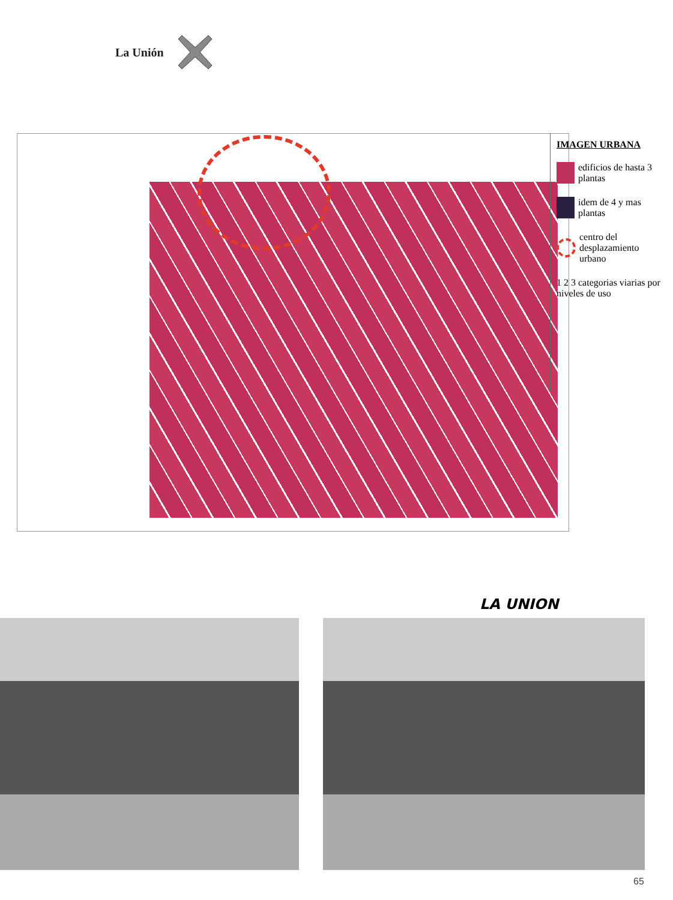La Unión
LA UNION
IMAGEN URBANA
edificios de hasta 3 plantas
idem de 4 y mas plantas
centro del desplazamiento urbano
1 2 3 categorias viarias por niveles de uso
65